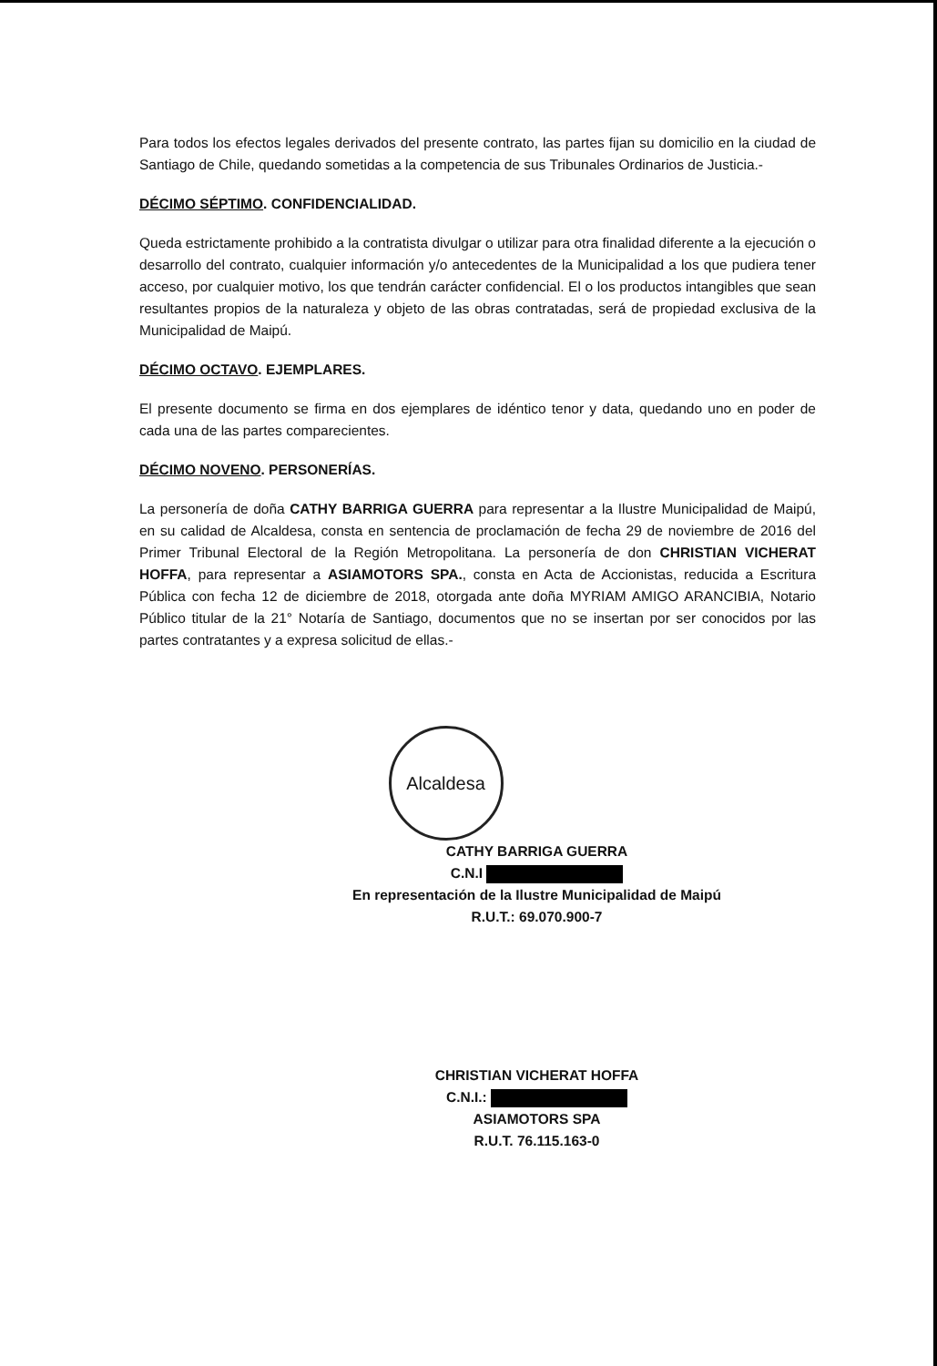Para todos los efectos legales derivados del presente contrato, las partes fijan su domicilio en la ciudad de Santiago de Chile, quedando sometidas a la competencia de sus Tribunales Ordinarios de Justicia.-
DÉCIMO SÉPTIMO. CONFIDENCIALIDAD.
Queda estrictamente prohibido a la contratista divulgar o utilizar para otra finalidad diferente a la ejecución o desarrollo del contrato, cualquier información y/o antecedentes de la Municipalidad a los que pudiera tener acceso, por cualquier motivo, los que tendrán carácter confidencial. El o los productos intangibles que sean resultantes propios de la naturaleza y objeto de las obras contratadas, será de propiedad exclusiva de la Municipalidad de Maipú.
DÉCIMO OCTAVO. EJEMPLARES.
El presente documento se firma en dos ejemplares de idéntico tenor y data, quedando uno en poder de cada una de las partes comparecientes.
DÉCIMO NOVENO. PERSONERÍAS.
La personería de doña CATHY BARRIGA GUERRA para representar a la Ilustre Municipalidad de Maipú, en su calidad de Alcaldesa, consta en sentencia de proclamación de fecha 29 de noviembre de 2016 del Primer Tribunal Electoral de la Región Metropolitana. La personería de don CHRISTIAN VICHERAT HOFFA, para representar a ASIAMOTORS SPA., consta en Acta de Accionistas, reducida a Escritura Pública con fecha 12 de diciembre de 2018, otorgada ante doña MYRIAM AMIGO ARANCIBIA, Notario Público titular de la 21° Notaría de Santiago, documentos que no se insertan por ser conocidos por las partes contratantes y a expresa solicitud de ellas.-
Alcaldesa
CATHY BARRIGA GUERRA
C.N.I
En representación de la Ilustre Municipalidad de Maipú
R.U.T.: 69.070.900-7
CHRISTIAN VICHERAT HOFFA
C.N.I.:
ASIAMOTORS SPA
R.U.T. 76.115.163-0